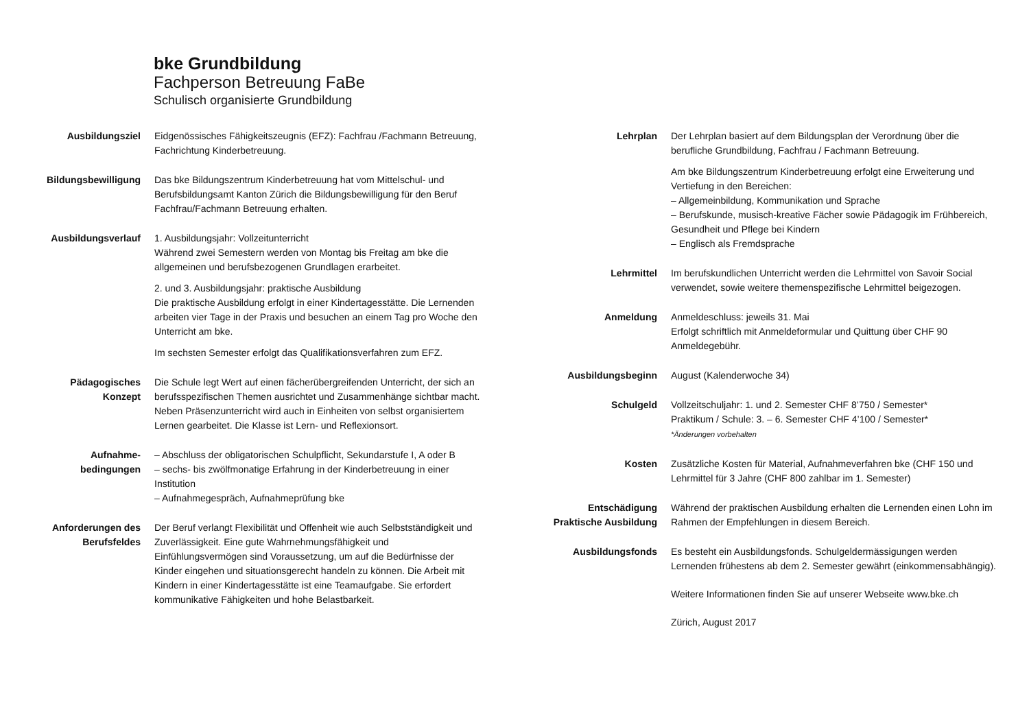bke Grundbildung
Fachperson Betreuung FaBe
Schulisch organisierte Grundbildung
Ausbildungsziel Eidgenössisches Fähigkeitszeugnis (EFZ): Fachfrau /Fachmann Betreuung, Fachrichtung Kinderbetreuung.
Bildungsbewilligung Das bke Bildungszentrum Kinderbetreuung hat vom Mittelschul- und Berufsbildungsamt Kanton Zürich die Bildungsbewilligung für den Beruf Fachfrau/Fachmann Betreuung erhalten.
Ausbildungsverlauf 1. Ausbildungsjahr: Vollzeitunterricht
Während zwei Semestern werden von Montag bis Freitag am bke die allgemeinen und berufsbezogenen Grundlagen erarbeitet.
2. und 3. Ausbildungsjahr: praktische Ausbildung
Die praktische Ausbildung erfolgt in einer Kindertagesstätte. Die Lernenden arbeiten vier Tage in der Praxis und besuchen an einem Tag pro Woche den Unterricht am bke.
Im sechsten Semester erfolgt das Qualifikationsverfahren zum EFZ.
Pädagogisches
Konzept
Die Schule legt Wert auf einen fächerübergreifenden Unterricht, der sich an berufsspezifischen Themen ausrichtet und Zusammenhänge sichtbar macht. Neben Präsenzunterricht wird auch in Einheiten von selbst organisiertem Lernen gearbeitet. Die Klasse ist Lern- und Reflexionsort.
Aufnahme-
bedingungen
– Abschluss der obligatorischen Schulpflicht, Sekundarstufe I, A oder B
– sechs- bis zwölfmonatige Erfahrung in der Kinderbetreuung in einer Institution
– Aufnahmegespräch, Aufnahmeprüfung bke
Anforderungen des
Berufsfeldes
Der Beruf verlangt Flexibilität und Offenheit wie auch Selbstständigkeit und Zuverlässigkeit. Eine gute Wahrnehmungsfähigkeit und Einfühlungsvermögen sind Voraussetzung, um auf die Bedürfnisse der Kinder eingehen und situationsgerecht handeln zu können. Die Arbeit mit Kindern in einer Kindertagesstätte ist eine Teamaufgabe. Sie erfordert kommunikative Fähigkeiten und hohe Belastbarkeit.
Lehrplan Der Lehrplan basiert auf dem Bildungsplan der Verordnung über die berufliche Grundbildung, Fachfrau / Fachmann Betreuung.
Am bke Bildungszentrum Kinderbetreuung erfolgt eine Erweiterung und Vertiefung in den Bereichen:
– Allgemeinbildung, Kommunikation und Sprache
– Berufskunde, musisch-kreative Fächer sowie Pädagogik im Frühbereich, Gesundheit und Pflege bei Kindern
– Englisch als Fremdsprache
Lehrmittel Im berufskundlichen Unterricht werden die Lehrmittel von Savoir Social verwendet, sowie weitere themenspezifische Lehrmittel beigezogen.
Anmeldung Anmeldeschluss: jeweils 31. Mai
Erfolgt schriftlich mit Anmeldeformular und Quittung über CHF 90 Anmeldegebühr.
Ausbildungsbeginn August (Kalenderwoche 34)
Schulgeld Vollzeitschuljahr: 1. und 2. Semester CHF 8’750 / Semester*
Praktikum / Schule: 3. – 6. Semester CHF 4’100 / Semester*
*Änderungen vorbehalten
Kosten Zusätzliche Kosten für Material, Aufnahmeverfahren bke (CHF 150 und Lehrmittel für 3 Jahre (CHF 800 zahlbar im 1. Semester)
Entschädigung
Praktische Ausbildung
Während der praktischen Ausbildung erhalten die Lernenden einen Lohn im Rahmen der Empfehlungen in diesem Bereich.
Ausbildungsfonds Es besteht ein Ausbildungsfonds. Schulgeldermässigungen werden Lernenden frühestens ab dem 2. Semester gewährt (einkommensabhängig).
Weitere Informationen finden Sie auf unserer Webseite www.bke.ch
Zürich, August 2017